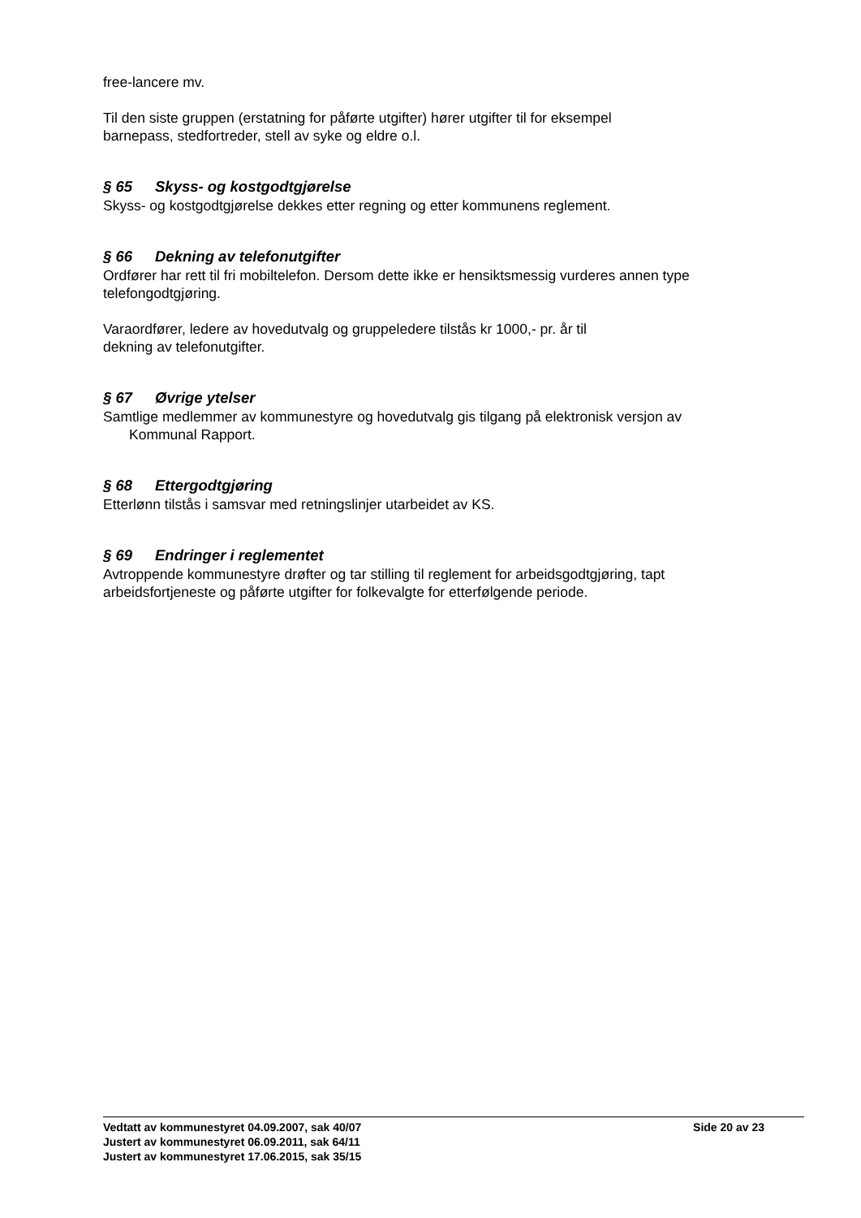free-lancere mv.
Til den siste gruppen (erstatning for påførte utgifter) hører utgifter til for eksempel
barnepass, stedfortreder, stell av syke og eldre o.l.
§ 65 Skyss- og kostgodtgjørelse
Skyss- og kostgodtgjørelse dekkes etter regning og etter kommunens reglement.
§ 66 Dekning av telefonutgifter
Ordfører har rett til fri mobiltelefon. Dersom dette ikke er hensiktsmessig vurderes annen type telefongodtgjøring.
Varaordfører, ledere av hovedutvalg og gruppeledere tilstås kr 1000,- pr. år til
dekning av telefonutgifter.
§ 67 Øvrige ytelser
Samtlige medlemmer av kommunestyre og hovedutvalg gis tilgang på elektronisk versjon av
Kommunal Rapport.
§ 68 Ettergodtgjøring
Etterlønn tilstås i samsvar med retningslinjer utarbeidet av KS.
§ 69 Endringer i reglementet
Avtroppende kommunestyre drøfter og tar stilling til reglement for arbeidsgodtgjøring, tapt arbeidsfortjeneste og påførte utgifter for folkevalgte for etterfølgende periode.
Vedtatt av kommunestyret 04.09.2007, sak 40/07 Side 20 av 23
Justert av kommunestyret 06.09.2011, sak 64/11
Justert av kommunestyret 17.06.2015, sak 35/15